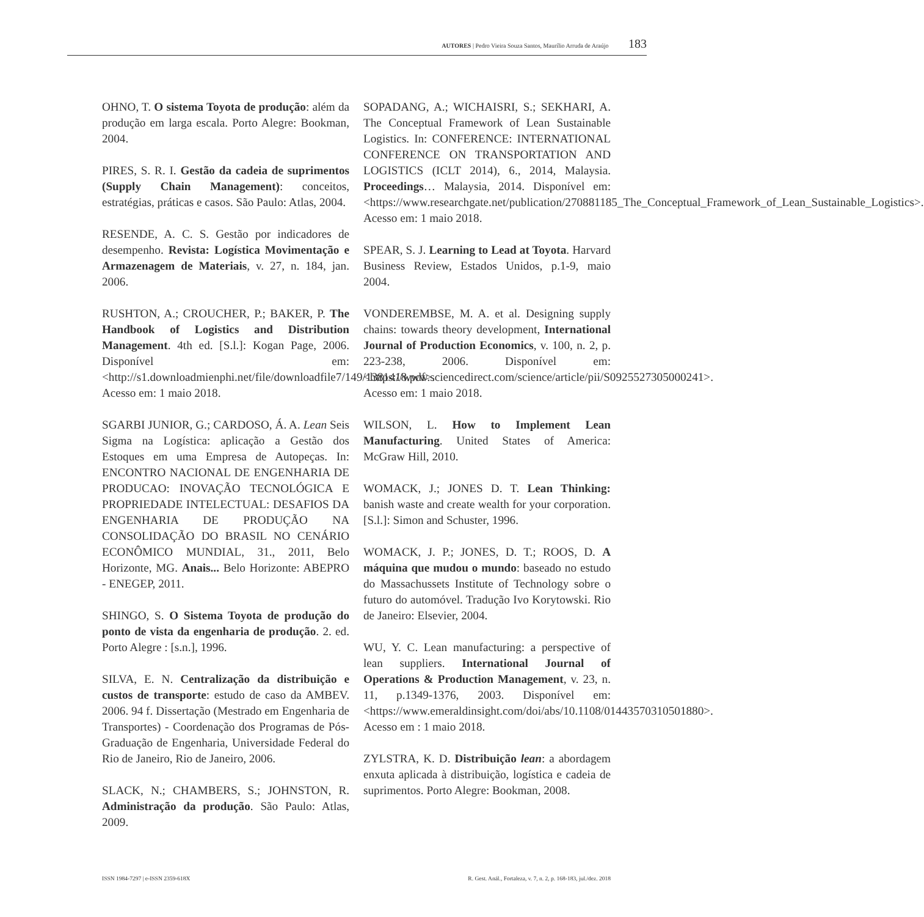AUTORES | Pedro Vieira Souza Santos, Maurílio Arruda de Araújo 183
OHNO, T. O sistema Toyota de produção: além da produção em larga escala. Porto Alegre: Bookman, 2004.
PIRES, S. R. I. Gestão da cadeia de suprimentos (Supply Chain Management): conceitos, estratégias, práticas e casos. São Paulo: Atlas, 2004.
RESENDE, A. C. S. Gestão por indicadores de desempenho. Revista: Logística Movimentação e Armazenagem de Materiais, v. 27, n. 184, jan. 2006.
RUSHTON, A.; CROUCHER, P.; BAKER, P. The Handbook of Logistics and Distribution Management. 4th ed. [S.l.]: Kogan Page, 2006. Disponível em: <http://s1.downloadmienphi.net/file/downloadfile7/149/1381418.pdf>. Acesso em: 1 maio 2018.
SGARBI JUNIOR, G.; CARDOSO, Á. A. Lean Seis Sigma na Logística: aplicação a Gestão dos Estoques em uma Empresa de Autopeças. In: ENCONTRO NACIONAL DE ENGENHARIA DE PRODUCAO: INOVAÇÃO TECNOLÓGICA E PROPRIEDADE INTELECTUAL: DESAFIOS DA ENGENHARIA DE PRODUÇÃO NA CONSOLIDAÇÃO DO BRASIL NO CENÁRIO ECONÔMICO MUNDIAL, 31., 2011, Belo Horizonte, MG. Anais... Belo Horizonte: ABEPRO - ENEGEP, 2011.
SHINGO, S. O Sistema Toyota de produção do ponto de vista da engenharia de produção. 2. ed. Porto Alegre : [s.n.], 1996.
SILVA, E. N. Centralização da distribuição e custos de transporte: estudo de caso da AMBEV. 2006. 94 f. Dissertação (Mestrado em Engenharia de Transportes) - Coordenação dos Programas de Pós-Graduação de Engenharia, Universidade Federal do Rio de Janeiro, Rio de Janeiro, 2006.
SLACK, N.; CHAMBERS, S.; JOHNSTON, R. Administração da produção. São Paulo: Atlas, 2009.
SOPADANG, A.; WICHAISRI, S.; SEKHARI, A. The Conceptual Framework of Lean Sustainable Logistics. In: CONFERENCE: INTERNATIONAL CONFERENCE ON TRANSPORTATION AND LOGISTICS (ICLT 2014), 6., 2014, Malaysia. Proceedings… Malaysia, 2014. Disponível em: <https://www.researchgate.net/publication/270881185_The_Conceptual_Framework_of_Lean_Sustainable_Logistics>. Acesso em: 1 maio 2018.
SPEAR, S. J. Learning to Lead at Toyota. Harvard Business Review, Estados Unidos, p.1-9, maio 2004.
VONDEREMBSE, M. A. et al. Designing supply chains: towards theory development, International Journal of Production Economics, v. 100, n. 2, p. 223-238, 2006. Disponível em: <https://www.sciencedirect.com/science/article/pii/S0925527305000241>. Acesso em: 1 maio 2018.
WILSON, L. How to Implement Lean Manufacturing. United States of America: McGraw Hill, 2010.
WOMACK, J.; JONES D. T. Lean Thinking: banish waste and create wealth for your corporation. [S.l.]: Simon and Schuster, 1996.
WOMACK, J. P.; JONES, D. T.; ROOS, D. A máquina que mudou o mundo: baseado no estudo do Massachussets Institute of Technology sobre o futuro do automóvel. Tradução Ivo Korytowski. Rio de Janeiro: Elsevier, 2004.
WU, Y. C. Lean manufacturing: a perspective of lean suppliers. International Journal of Operations & Production Management, v. 23, n. 11, p.1349-1376, 2003. Disponível em: <https://www.emeraldinsight.com/doi/abs/10.1108/01443570310501880>. Acesso em : 1 maio 2018.
ZYLSTRA, K. D. Distribuição lean: a abordagem enxuta aplicada à distribuição, logística e cadeia de suprimentos. Porto Alegre: Bookman, 2008.
ISSN 1984-7297 | e-ISSN 2359-618X R. Gest. Anál., Fortaleza, v. 7, n. 2, p. 168-183, jul./dez. 2018